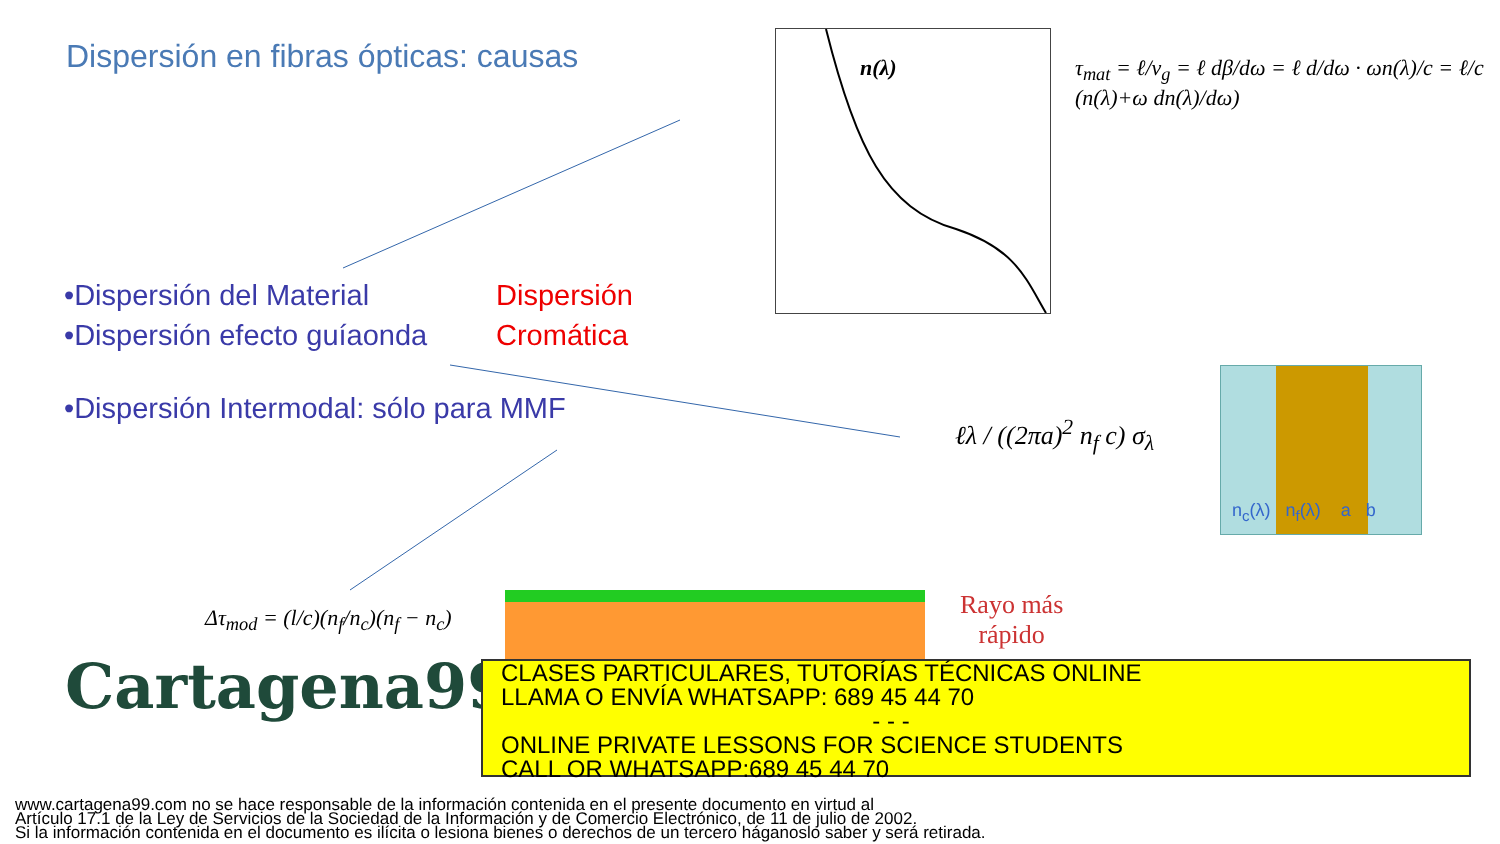Dispersión en fibras ópticas: causas
•Dispersión del Material
•Dispersión efecto guíaonda
Dispersión
Cromática
•Dispersión Intermodal: sólo para MMF
n(λ)
τ<sub>mat</sub> = ℓ/v<sub>g</sub> = ℓ dβ/dω = ℓ d/dω · ωn(λ)/c = ℓ/c (n(λ)+ω dn(λ)/dω)
ℓλ / ((2πa)<sup>2</sup> n<sub>f</sub> c) σ<sub>λ</sub>
n<sub>c</sub>(λ) n<sub>f</sub>(λ) a b
Δτ<sub>mod</sub> = (l/c)(n<sub>f</sub>/n<sub>c</sub>)(n<sub>f</sub> − n<sub>c</sub>)
Rayo más
rápido
Cartagena99
CLASES PARTICULARES, TUTORÍAS TÉCNICAS ONLINE
LLAMA O ENVÍA WHATSAPP: 689 45 44 70
- - -
ONLINE PRIVATE LESSONS FOR SCIENCE STUDENTS
CALL OR WHATSAPP:689 45 44 70
www.cartagena99.com no se hace responsable de la información contenida en el presente documento en virtud al
Artículo 17.1 de la Ley de Servicios de la Sociedad de la Información y de Comercio Electrónico, de 11 de julio de 2002.
Si la información contenida en el documento es ilícita o lesiona bienes o derechos de un tercero háganoslo saber y será retirada.